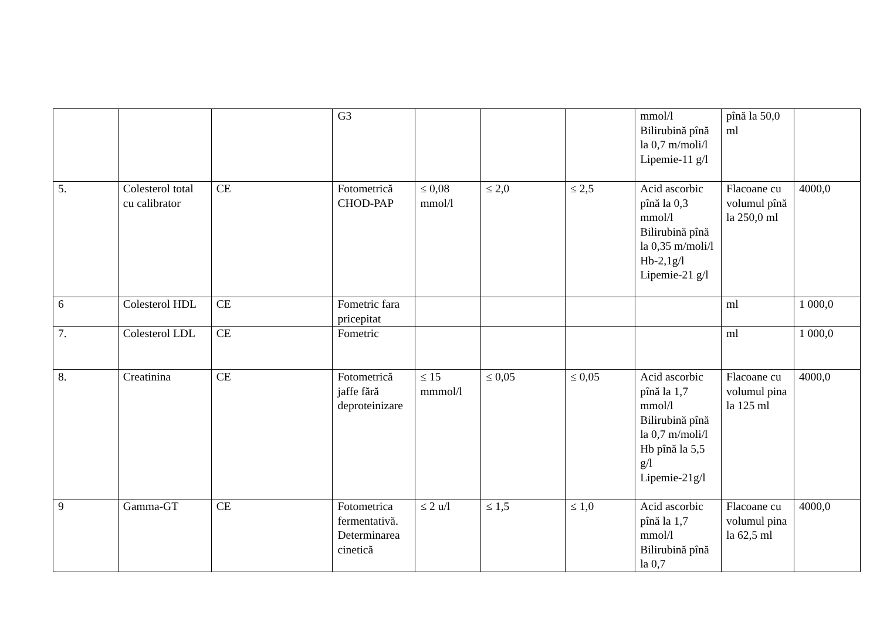| | | | G3 | | | | mmol/l Bilirubină pînă la 0,7 m/moli/l Lipemie-11 g/l | pînă la 50,0 ml | |
| 5. | Colesterol total cu calibrator | CE | Fotometrică CHOD-PAP | ≤ 0,08 mmol/l | ≤ 2,0 | ≤ 2,5 | Acid ascorbic pînă la 0,3 mmol/l Bilirubină pînă la 0,35 m/moli/l Hb-2,1g/l Lipemie-21 g/l | Flacoane cu volumul pînă la 250,0 ml | 4000,0 |
| 6 | Colesterol HDL | CE | Fometric fara pricepitat | | | | | ml | 1 000,0 |
| 7. | Colesterol LDL | CE | Fometric | | | | | ml | 1 000,0 |
| 8. | Creatinina | CE | Fotometrică jaffe fără deproteinizare | ≤ 15 mmmol/l | ≤ 0,05 | ≤ 0,05 | Acid ascorbic pînă la 1,7 mmol/l Bilirubină pînă la 0,7 m/moli/l Hb pînă la 5,5 g/l Lipemie-21g/l | Flacoane cu volumul pina la 125 ml | 4000,0 |
| 9 | Gamma-GT | CE | Fotometrica fermentativă. Determinarea cinetică | ≤ 2 u/l | ≤ 1,5 | ≤ 1,0 | Acid ascorbic pînă la 1,7 mmol/l Bilirubină pînă la 0,7 | Flacoane cu volumul pina la 62,5 ml | 4000,0 |